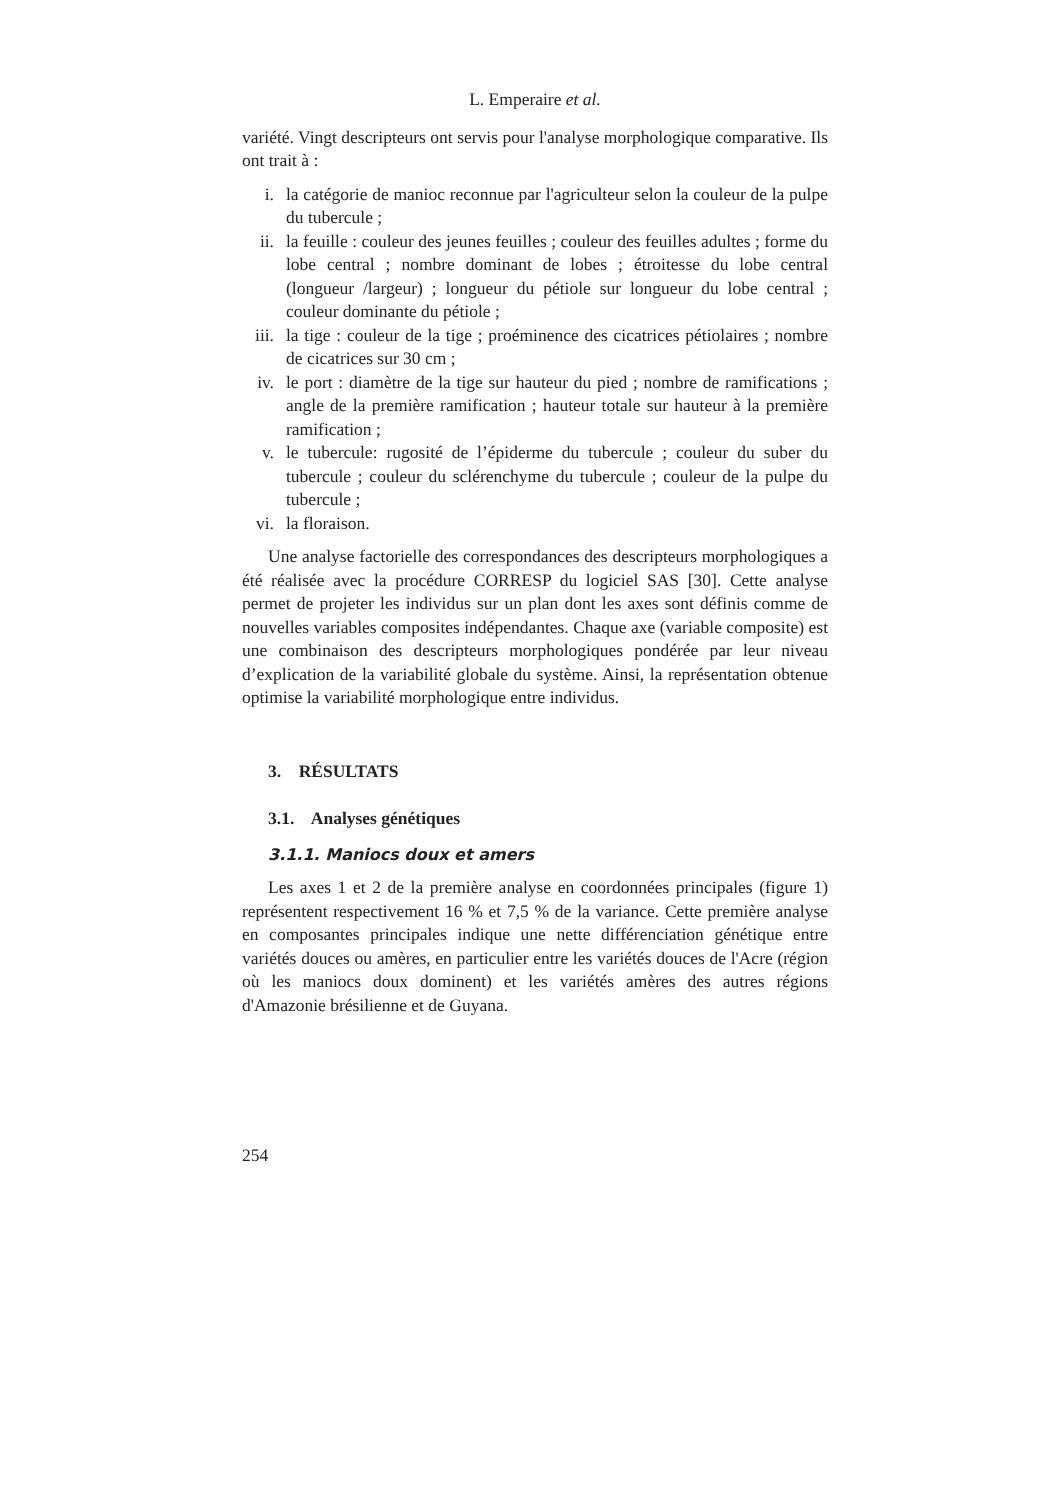L. Emperaire et al.
variété. Vingt descripteurs ont servis pour l'analyse morphologique comparative. Ils ont trait à :
i. la catégorie de manioc reconnue par l'agriculteur selon la couleur de la pulpe du tubercule ;
ii. la feuille : couleur des jeunes feuilles ; couleur des feuilles adultes ; forme du lobe central ; nombre dominant de lobes ; étroitesse du lobe central (longueur /largeur) ; longueur du pétiole sur longueur du lobe central ; couleur dominante du pétiole ;
iii. la tige : couleur de la tige ; proéminence des cicatrices pétiolaires ; nombre de cicatrices sur 30 cm ;
iv. le port : diamètre de la tige sur hauteur du pied ; nombre de ramifications ; angle de la première ramification ; hauteur totale sur hauteur à la première ramification ;
v. le tubercule: rugosité de l’épiderme du tubercule ; couleur du suber du tubercule ; couleur du sclérenchyme du tubercule ; couleur de la pulpe du tubercule ;
vi. la floraison.
Une analyse factorielle des correspondances des descripteurs morphologiques a été réalisée avec la procédure CORRESP du logiciel SAS [30]. Cette analyse permet de projeter les individus sur un plan dont les axes sont définis comme de nouvelles variables composites indépendantes. Chaque axe (variable composite) est une combinaison des descripteurs morphologiques pondérée par leur niveau d’explication de la variabilité globale du système. Ainsi, la représentation obtenue optimise la variabilité morphologique entre individus.
3. RÉSULTATS
3.1. Analyses génétiques
3.1.1. Maniocs doux et amers
Les axes 1 et 2 de la première analyse en coordonnées principales (figure 1) représentent respectivement 16 % et 7,5 % de la variance. Cette première analyse en composantes principales indique une nette différenciation génétique entre variétés douces ou amères, en particulier entre les variétés douces de l'Acre (région où les maniocs doux dominent) et les variétés amères des autres régions d'Amazonie brésilienne et de Guyana.
254